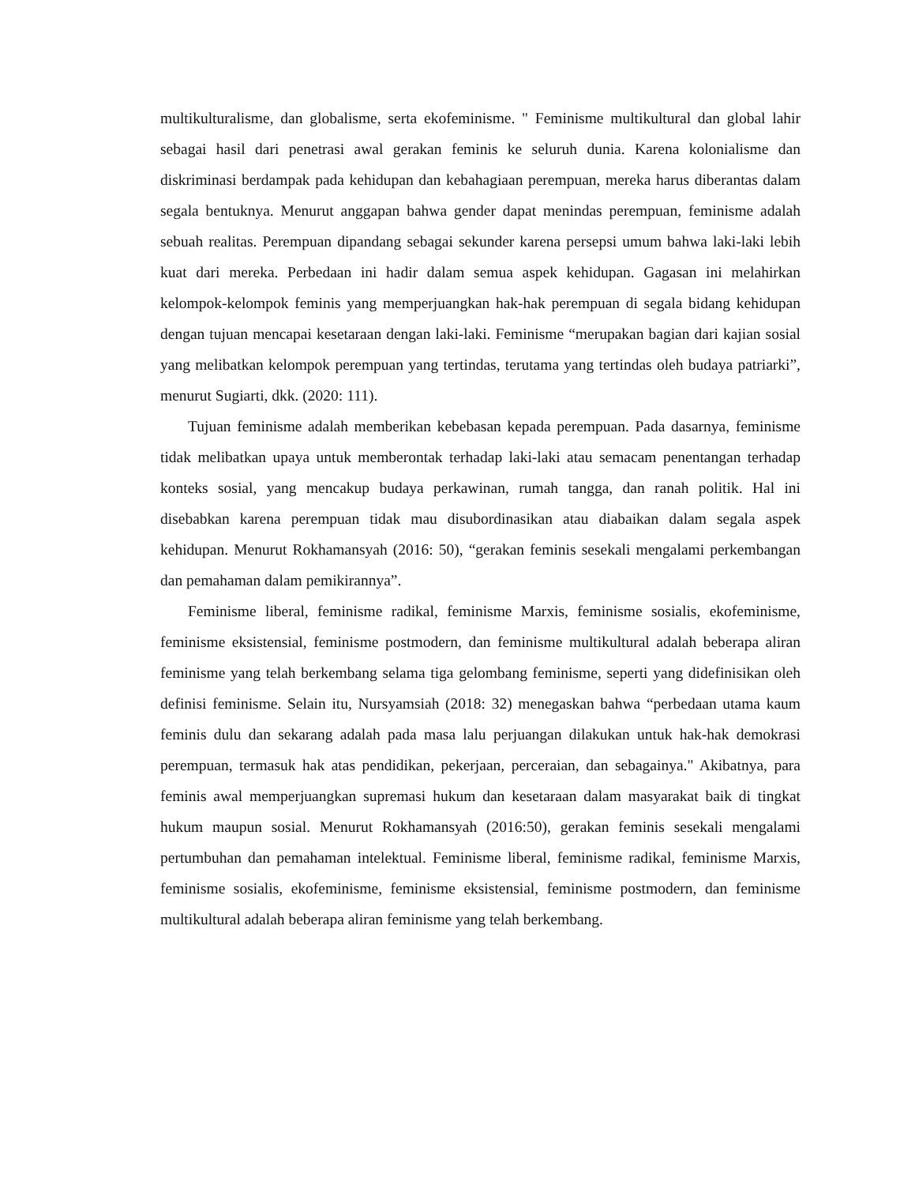multikulturalisme, dan globalisme, serta ekofeminisme. " Feminisme multikultural dan global lahir sebagai hasil dari penetrasi awal gerakan feminis ke seluruh dunia. Karena kolonialisme dan diskriminasi berdampak pada kehidupan dan kebahagiaan perempuan, mereka harus diberantas dalam segala bentuknya. Menurut anggapan bahwa gender dapat menindas perempuan, feminisme adalah sebuah realitas. Perempuan dipandang sebagai sekunder karena persepsi umum bahwa laki-laki lebih kuat dari mereka. Perbedaan ini hadir dalam semua aspek kehidupan. Gagasan ini melahirkan kelompok-kelompok feminis yang memperjuangkan hak-hak perempuan di segala bidang kehidupan dengan tujuan mencapai kesetaraan dengan laki-laki. Feminisme “merupakan bagian dari kajian sosial yang melibatkan kelompok perempuan yang tertindas, terutama yang tertindas oleh budaya patriarki”, menurut Sugiarti, dkk. (2020: 111).
Tujuan feminisme adalah memberikan kebebasan kepada perempuan. Pada dasarnya, feminisme tidak melibatkan upaya untuk memberontak terhadap laki-laki atau semacam penentangan terhadap konteks sosial, yang mencakup budaya perkawinan, rumah tangga, dan ranah politik. Hal ini disebabkan karena perempuan tidak mau disubordinasikan atau diabaikan dalam segala aspek kehidupan. Menurut Rokhamansyah (2016: 50), “gerakan feminis sesekali mengalami perkembangan dan pemahaman dalam pemikirannya”.
Feminisme liberal, feminisme radikal, feminisme Marxis, feminisme sosialis, ekofeminisme, feminisme eksistensial, feminisme postmodern, dan feminisme multikultural adalah beberapa aliran feminisme yang telah berkembang selama tiga gelombang feminisme, seperti yang didefinisikan oleh definisi feminisme. Selain itu, Nursyamsiah (2018: 32) menegaskan bahwa “perbedaan utama kaum feminis dulu dan sekarang adalah pada masa lalu perjuangan dilakukan untuk hak-hak demokrasi perempuan, termasuk hak atas pendidikan, pekerjaan, perceraian, dan sebagainya." Akibatnya, para feminis awal memperjuangkan supremasi hukum dan kesetaraan dalam masyarakat baik di tingkat hukum maupun sosial. Menurut Rokhamansyah (2016:50), gerakan feminis sesekali mengalami pertumbuhan dan pemahaman intelektual. Feminisme liberal, feminisme radikal, feminisme Marxis, feminisme sosialis, ekofeminisme, feminisme eksistensial, feminisme postmodern, dan feminisme multikultural adalah beberapa aliran feminisme yang telah berkembang.